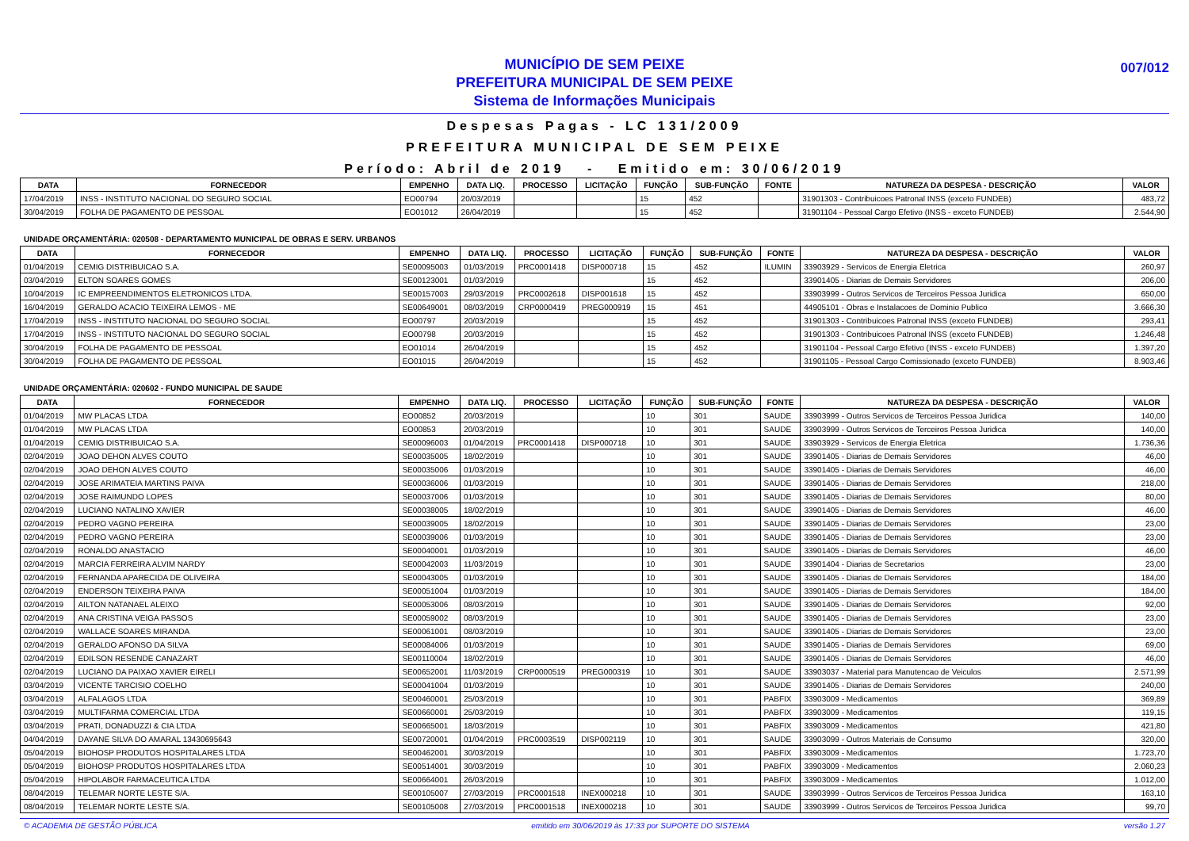MUNICÍPIO DE SEM PEIXE
PREFEITURA MUNICIPAL DE SEM PEIXE
Sistema de Informações Municipais
007/012
Despesas Pagas - LC 131/2009
PREFEITURA MUNICIPAL DE SEM PEIXE
Período: Abril de 2019 - Emitido em: 30/06/2019
| DATA | FORNECEDOR | EMPENHO | DATA LIQ. | PROCESSO | LICITAÇÃO | FUNÇÃO | SUB-FUNÇÃO | FONTE | NATUREZA DA DESPESA - DESCRIÇÃO | VALOR |
| --- | --- | --- | --- | --- | --- | --- | --- | --- | --- | --- |
| 17/04/2019 | INSS - INSTITUTO NACIONAL DO SEGURO SOCIAL | EO00794 | 20/03/2019 | | | 15 | 452 | | 31901303 - Contribuicoes Patronal INSS (exceto FUNDEB) | 483,72 |
| 30/04/2019 | FOLHA DE PAGAMENTO DE PESSOAL | EO01012 | 26/04/2019 | | | 15 | 452 | | 31901104 - Pessoal Cargo Efetivo (INSS - exceto FUNDEB) | 2.544,90 |
UNIDADE ORÇAMENTÁRIA: 020508 - DEPARTAMENTO MUNICIPAL DE OBRAS E SERV. URBANOS
| DATA | FORNECEDOR | EMPENHO | DATA LIQ. | PROCESSO | LICITAÇÃO | FUNÇÃO | SUB-FUNÇÃO | FONTE | NATUREZA DA DESPESA - DESCRIÇÃO | VALOR |
| --- | --- | --- | --- | --- | --- | --- | --- | --- | --- | --- |
| 01/04/2019 | CEMIG DISTRIBUICAO S.A. | SE00095003 | 01/03/2019 | PRC0001418 | DISP000718 | 15 | 452 | ILUMIN | 33903929 - Servicos de Energia Eletrica | 260,97 |
| 03/04/2019 | ELTON SOARES GOMES | SE00123001 | 01/03/2019 | | | 15 | 452 | | 33901405 - Diarias de Demais Servidores | 206,00 |
| 10/04/2019 | IC EMPREENDIMENTOS ELETRONICOS LTDA. | SE00157003 | 29/03/2019 | PRC0002618 | DISP001618 | 15 | 452 | | 33903999 - Outros Servicos de Terceiros Pessoa Juridica | 650,00 |
| 16/04/2019 | GERALDO ACACIO TEIXEIRA LEMOS - ME | SE00649001 | 08/03/2019 | CRP0000419 | PREG000919 | 15 | 451 | | 44905101 - Obras e Instalacoes de Dominio Publico | 3.666,30 |
| 17/04/2019 | INSS - INSTITUTO NACIONAL DO SEGURO SOCIAL | EO00797 | 20/03/2019 | | | 15 | 452 | | 31901303 - Contribuicoes Patronal INSS (exceto FUNDEB) | 293,41 |
| 17/04/2019 | INSS - INSTITUTO NACIONAL DO SEGURO SOCIAL | EO00798 | 20/03/2019 | | | 15 | 452 | | 31901303 - Contribuicoes Patronal INSS (exceto FUNDEB) | 1.246,48 |
| 30/04/2019 | FOLHA DE PAGAMENTO DE PESSOAL | EO01014 | 26/04/2019 | | | 15 | 452 | | 31901104 - Pessoal Cargo Efetivo (INSS - exceto FUNDEB) | 1.397,20 |
| 30/04/2019 | FOLHA DE PAGAMENTO DE PESSOAL | EO01015 | 26/04/2019 | | | 15 | 452 | | 31901105 - Pessoal Cargo Comissionado (exceto FUNDEB) | 8.903,46 |
UNIDADE ORÇAMENTÁRIA: 020602 - FUNDO MUNICIPAL DE SAUDE
| DATA | FORNECEDOR | EMPENHO | DATA LIQ. | PROCESSO | LICITAÇÃO | FUNÇÃO | SUB-FUNÇÃO | FONTE | NATUREZA DA DESPESA - DESCRIÇÃO | VALOR |
| --- | --- | --- | --- | --- | --- | --- | --- | --- | --- | --- |
| 01/04/2019 | MW PLACAS LTDA | EO00852 | 20/03/2019 | | | 10 | 301 | SAUDE | 33903999 - Outros Servicos de Terceiros Pessoa Juridica | 140,00 |
| 01/04/2019 | MW PLACAS LTDA | EO00853 | 20/03/2019 | | | 10 | 301 | SAUDE | 33903999 - Outros Servicos de Terceiros Pessoa Juridica | 140,00 |
| 01/04/2019 | CEMIG DISTRIBUICAO S.A. | SE00096003 | 01/04/2019 | PRC0001418 | DISP000718 | 10 | 301 | SAUDE | 33903929 - Servicos de Energia Eletrica | 1.736,36 |
| 02/04/2019 | JOAO DEHON ALVES COUTO | SE00035005 | 18/02/2019 | | | 10 | 301 | SAUDE | 33901405 - Diarias de Demais Servidores | 46,00 |
| 02/04/2019 | JOAO DEHON ALVES COUTO | SE00035006 | 01/03/2019 | | | 10 | 301 | SAUDE | 33901405 - Diarias de Demais Servidores | 46,00 |
| 02/04/2019 | JOSE ARIMATEIA MARTINS PAIVA | SE00036006 | 01/03/2019 | | | 10 | 301 | SAUDE | 33901405 - Diarias de Demais Servidores | 218,00 |
| 02/04/2019 | JOSE RAIMUNDO LOPES | SE00037006 | 01/03/2019 | | | 10 | 301 | SAUDE | 33901405 - Diarias de Demais Servidores | 80,00 |
| 02/04/2019 | LUCIANO NATALINO XAVIER | SE00038005 | 18/02/2019 | | | 10 | 301 | SAUDE | 33901405 - Diarias de Demais Servidores | 46,00 |
| 02/04/2019 | PEDRO VAGNO PEREIRA | SE00039005 | 18/02/2019 | | | 10 | 301 | SAUDE | 33901405 - Diarias de Demais Servidores | 23,00 |
| 02/04/2019 | PEDRO VAGNO PEREIRA | SE00039006 | 01/03/2019 | | | 10 | 301 | SAUDE | 33901405 - Diarias de Demais Servidores | 23,00 |
| 02/04/2019 | RONALDO ANASTACIO | SE00040001 | 01/03/2019 | | | 10 | 301 | SAUDE | 33901405 - Diarias de Demais Servidores | 46,00 |
| 02/04/2019 | MARCIA FERREIRA ALVIM NARDY | SE00042003 | 11/03/2019 | | | 10 | 301 | SAUDE | 33901404 - Diarias de Secretarios | 23,00 |
| 02/04/2019 | FERNANDA APARECIDA DE OLIVEIRA | SE00043005 | 01/03/2019 | | | 10 | 301 | SAUDE | 33901405 - Diarias de Demais Servidores | 184,00 |
| 02/04/2019 | ENDERSON TEIXEIRA PAIVA | SE00051004 | 01/03/2019 | | | 10 | 301 | SAUDE | 33901405 - Diarias de Demais Servidores | 184,00 |
| 02/04/2019 | AILTON NATANAEL ALEIXO | SE00053006 | 08/03/2019 | | | 10 | 301 | SAUDE | 33901405 - Diarias de Demais Servidores | 92,00 |
| 02/04/2019 | ANA CRISTINA VEIGA PASSOS | SE00059002 | 08/03/2019 | | | 10 | 301 | SAUDE | 33901405 - Diarias de Demais Servidores | 23,00 |
| 02/04/2019 | WALLACE SOARES MIRANDA | SE00061001 | 08/03/2019 | | | 10 | 301 | SAUDE | 33901405 - Diarias de Demais Servidores | 23,00 |
| 02/04/2019 | GERALDO AFONSO DA SILVA | SE00084006 | 01/03/2019 | | | 10 | 301 | SAUDE | 33901405 - Diarias de Demais Servidores | 69,00 |
| 02/04/2019 | EDILSON RESENDE CANAZART | SE00110004 | 18/02/2019 | | | 10 | 301 | SAUDE | 33901405 - Diarias de Demais Servidores | 46,00 |
| 02/04/2019 | LUCIANO DA PAIXAO XAVIER EIRELI | SE00652001 | 11/03/2019 | CRP0000519 | PREG000319 | 10 | 301 | SAUDE | 33903037 - Material para Manutencao de Veiculos | 2.571,99 |
| 03/04/2019 | VICENTE TARCISIO COELHO | SE00041004 | 01/03/2019 | | | 10 | 301 | SAUDE | 33901405 - Diarias de Demais Servidores | 240,00 |
| 03/04/2019 | ALFALAGOS LTDA | SE00460001 | 25/03/2019 | | | 10 | 301 | PABFIX | 33903009 - Medicamentos | 369,89 |
| 03/04/2019 | MULTIFARMA COMERCIAL LTDA | SE00660001 | 25/03/2019 | | | 10 | 301 | PABFIX | 33903009 - Medicamentos | 119,15 |
| 03/04/2019 | PRATI, DONADUZZI & CIA LTDA | SE00665001 | 18/03/2019 | | | 10 | 301 | PABFIX | 33903009 - Medicamentos | 421,80 |
| 04/04/2019 | DAYANE SILVA DO AMARAL 13430695643 | SE00720001 | 01/04/2019 | PRC0003519 | DISP002119 | 10 | 301 | SAUDE | 33903099 - Outros Materiais de Consumo | 320,00 |
| 05/04/2019 | BIOHOSP PRODUTOS HOSPITALARES LTDA | SE00462001 | 30/03/2019 | | | 10 | 301 | PABFIX | 33903009 - Medicamentos | 1.723,70 |
| 05/04/2019 | BIOHOSP PRODUTOS HOSPITALARES LTDA | SE00514001 | 30/03/2019 | | | 10 | 301 | PABFIX | 33903009 - Medicamentos | 2.060,23 |
| 05/04/2019 | HIPOLABOR FARMACEUTICA LTDA | SE00664001 | 26/03/2019 | | | 10 | 301 | PABFIX | 33903009 - Medicamentos | 1.012,00 |
| 08/04/2019 | TELEMAR NORTE LESTE S/A. | SE00105007 | 27/03/2019 | PRC0001518 | INEX000218 | 10 | 301 | SAUDE | 33903999 - Outros Servicos de Terceiros Pessoa Juridica | 163,10 |
| 08/04/2019 | TELEMAR NORTE LESTE S/A. | SE00105008 | 27/03/2019 | PRC0001518 | INEX000218 | 10 | 301 | SAUDE | 33903999 - Outros Servicos de Terceiros Pessoa Juridica | 99,70 |
© ACADEMIA DE GESTÃO PÚBLICA emitido em 30/06/2019 às 17:33 por SUPORTE DO SISTEMA versão 1.27